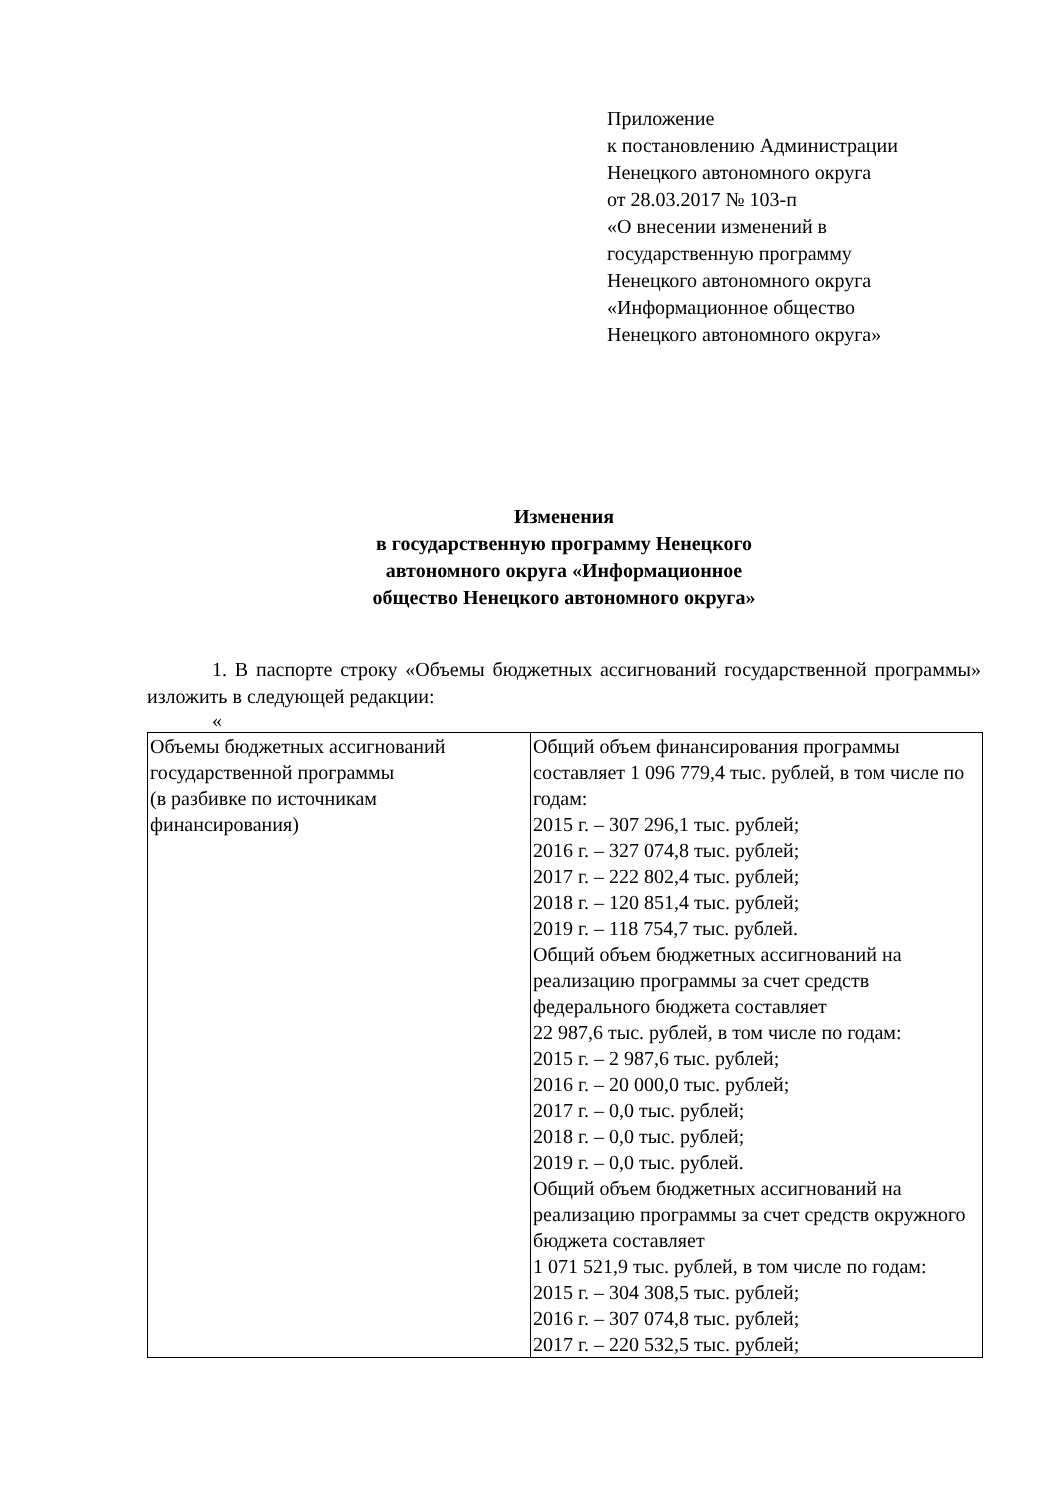Приложение
к постановлению Администрации
Ненецкого автономного округа
от 28.03.2017 № 103-п
«О внесении изменений в
государственную программу
Ненецкого автономного округа
«Информационное общество
Ненецкого автономного округа»
Изменения
в государственную программу Ненецкого
автономного округа «Информационное
общество Ненецкого автономного округа»
1. В паспорте строку «Объемы бюджетных ассигнований государственной программы» изложить в следующей редакции:
«
| Объемы бюджетных ассигнований государственной программы (в разбивке по источникам финансирования) | Общий объем финансирования программы составляет 1 096 779,4 тыс. рублей, в том числе по годам: 2015 г. – 307 296,1 тыс. рублей; 2016 г. – 327 074,8 тыс. рублей; 2017 г. – 222 802,4 тыс. рублей; 2018 г. – 120 851,4 тыс. рублей; 2019 г. – 118 754,7 тыс. рублей. Общий объем бюджетных ассигнований на реализацию программы за счет средств федерального бюджета составляет 22 987,6 тыс. рублей, в том числе по годам: 2015 г. – 2 987,6 тыс. рублей; 2016 г. – 20 000,0 тыс. рублей; 2017 г. – 0,0 тыс. рублей; 2018 г. – 0,0 тыс. рублей; 2019 г. – 0,0 тыс. рублей. Общий объем бюджетных ассигнований на реализацию программы за счет средств окружного бюджета составляет 1 071 521,9 тыс. рублей, в том числе по годам: 2015 г. – 304 308,5 тыс. рублей; 2016 г. – 307 074,8 тыс. рублей; 2017 г. – 220 532,5 тыс. рублей; |